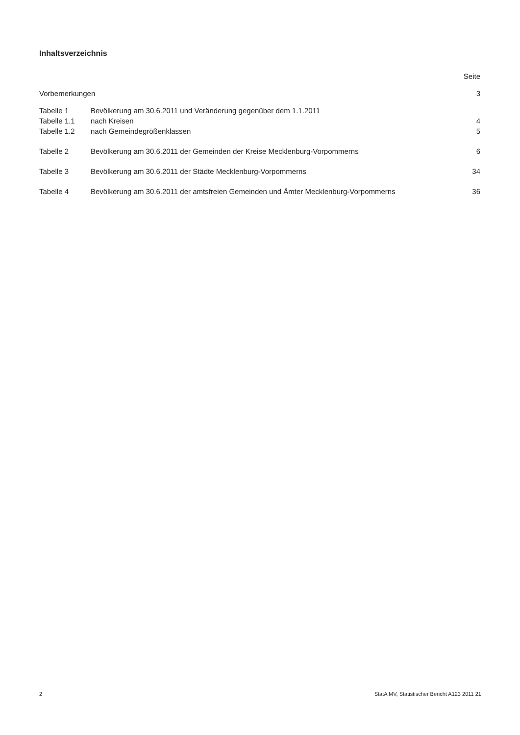Inhaltsverzeichnis
| | | Seite |
| Vorbemerkungen | | 3 |
| Tabelle 1 | Bevölkerung am 30.6.2011 und Veränderung gegenüber dem 1.1.2011 | |
| Tabelle 1.1 | nach Kreisen | 4 |
| Tabelle 1.2 | nach Gemeindegrößenklassen | 5 |
| Tabelle 2 | Bevölkerung am 30.6.2011 der Gemeinden der Kreise Mecklenburg-Vorpommerns | 6 |
| Tabelle 3 | Bevölkerung am 30.6.2011 der Städte Mecklenburg-Vorpommerns | 34 |
| Tabelle 4 | Bevölkerung am 30.6.2011 der amtsfreien Gemeinden und Ämter Mecklenburg-Vorpommerns | 36 |
2 StatA MV, Statistischer Bericht A123 2011 21